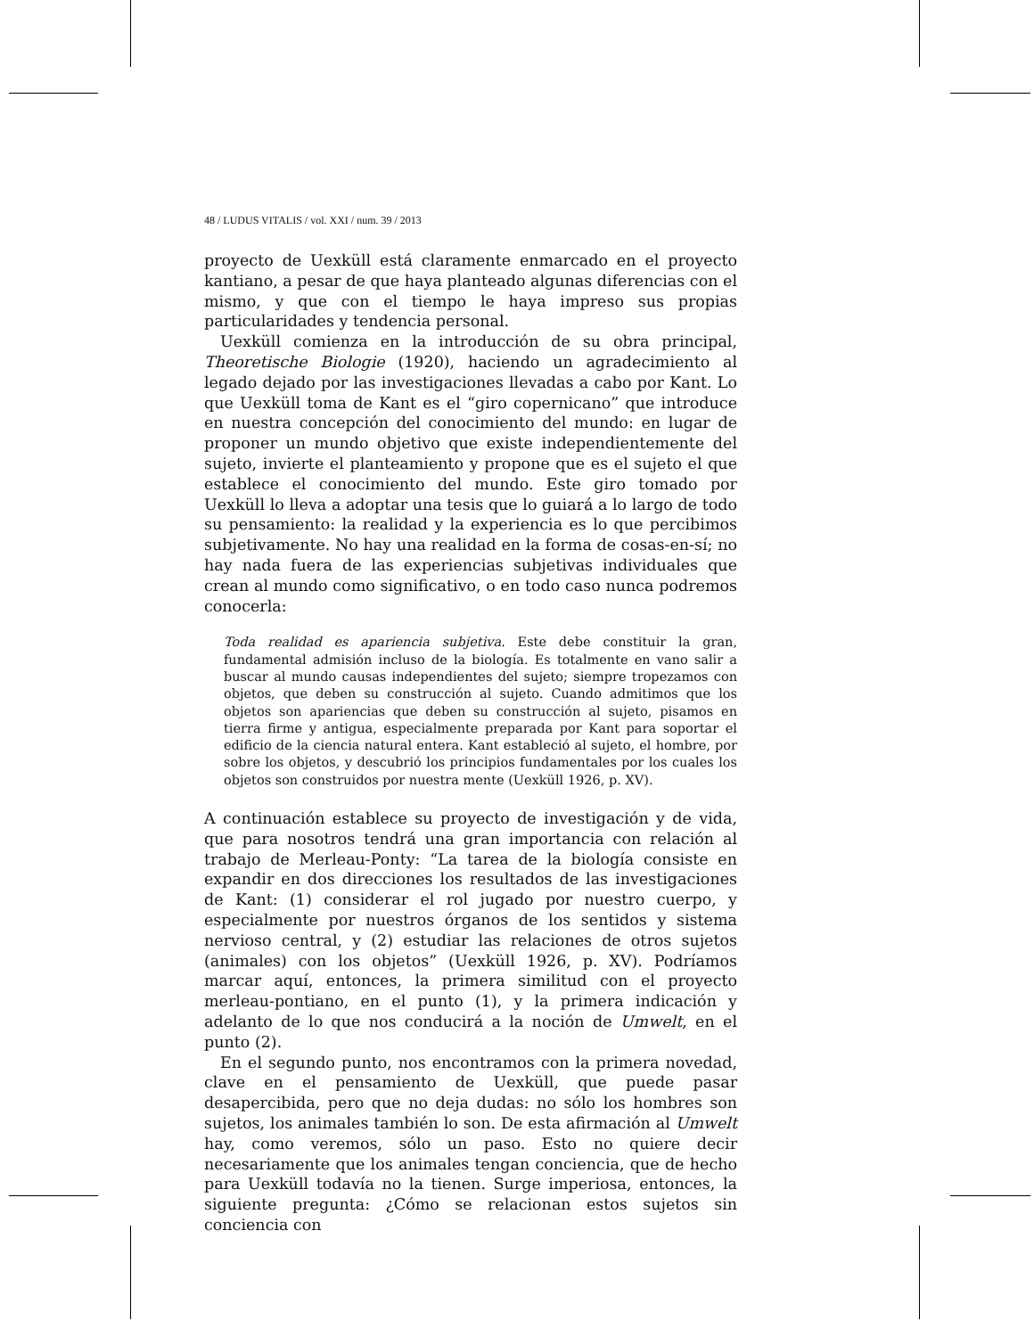48 / LUDUS VITALIS / vol. XXI / num. 39 / 2013
proyecto de Uexküll está claramente enmarcado en el proyecto kantiano, a pesar de que haya planteado algunas diferencias con el mismo, y que con el tiempo le haya impreso sus propias particularidades y tendencia personal.
Uexküll comienza en la introducción de su obra principal, Theoretische Biologie (1920), haciendo un agradecimiento al legado dejado por las investigaciones llevadas a cabo por Kant. Lo que Uexküll toma de Kant es el “giro copernicano” que introduce en nuestra concepción del conocimiento del mundo: en lugar de proponer un mundo objetivo que existe independientemente del sujeto, invierte el planteamiento y propone que es el sujeto el que establece el conocimiento del mundo. Este giro tomado por Uexküll lo lleva a adoptar una tesis que lo guiará a lo largo de todo su pensamiento: la realidad y la experiencia es lo que percibimos subjetivamente. No hay una realidad en la forma de cosas-en-sí; no hay nada fuera de las experiencias subjetivas individuales que crean al mundo como significativo, o en todo caso nunca podremos conocerla:
Toda realidad es apariencia subjetiva. Este debe constituir la gran, fundamental admisión incluso de la biología. Es totalmente en vano salir a buscar al mundo causas independientes del sujeto; siempre tropezamos con objetos, que deben su construcción al sujeto. Cuando admitimos que los objetos son apariencias que deben su construcción al sujeto, pisamos en tierra firme y antigua, especialmente preparada por Kant para soportar el edificio de la ciencia natural entera. Kant estableció al sujeto, el hombre, por sobre los objetos, y descubrió los principios fundamentales por los cuales los objetos son construidos por nuestra mente (Uexküll 1926, p. XV).
A continuación establece su proyecto de investigación y de vida, que para nosotros tendrá una gran importancia con relación al trabajo de Merleau-Ponty: “La tarea de la biología consiste en expandir en dos direcciones los resultados de las investigaciones de Kant: (1) considerar el rol jugado por nuestro cuerpo, y especialmente por nuestros órganos de los sentidos y sistema nervioso central, y (2) estudiar las relaciones de otros sujetos (animales) con los objetos” (Uexküll 1926, p. XV). Podríamos marcar aquí, entonces, la primera similitud con el proyecto merleau-pontiano, en el punto (1), y la primera indicación y adelanto de lo que nos conducirá a la noción de Umwelt, en el punto (2).
En el segundo punto, nos encontramos con la primera novedad, clave en el pensamiento de Uexküll, que puede pasar desapercibida, pero que no deja dudas: no sólo los hombres son sujetos, los animales también lo son. De esta afirmación al Umwelt hay, como veremos, sólo un paso. Esto no quiere decir necesariamente que los animales tengan conciencia, que de hecho para Uexküll todavía no la tienen. Surge imperiosa, entonces, la siguiente pregunta: ¿Cómo se relacionan estos sujetos sin conciencia con